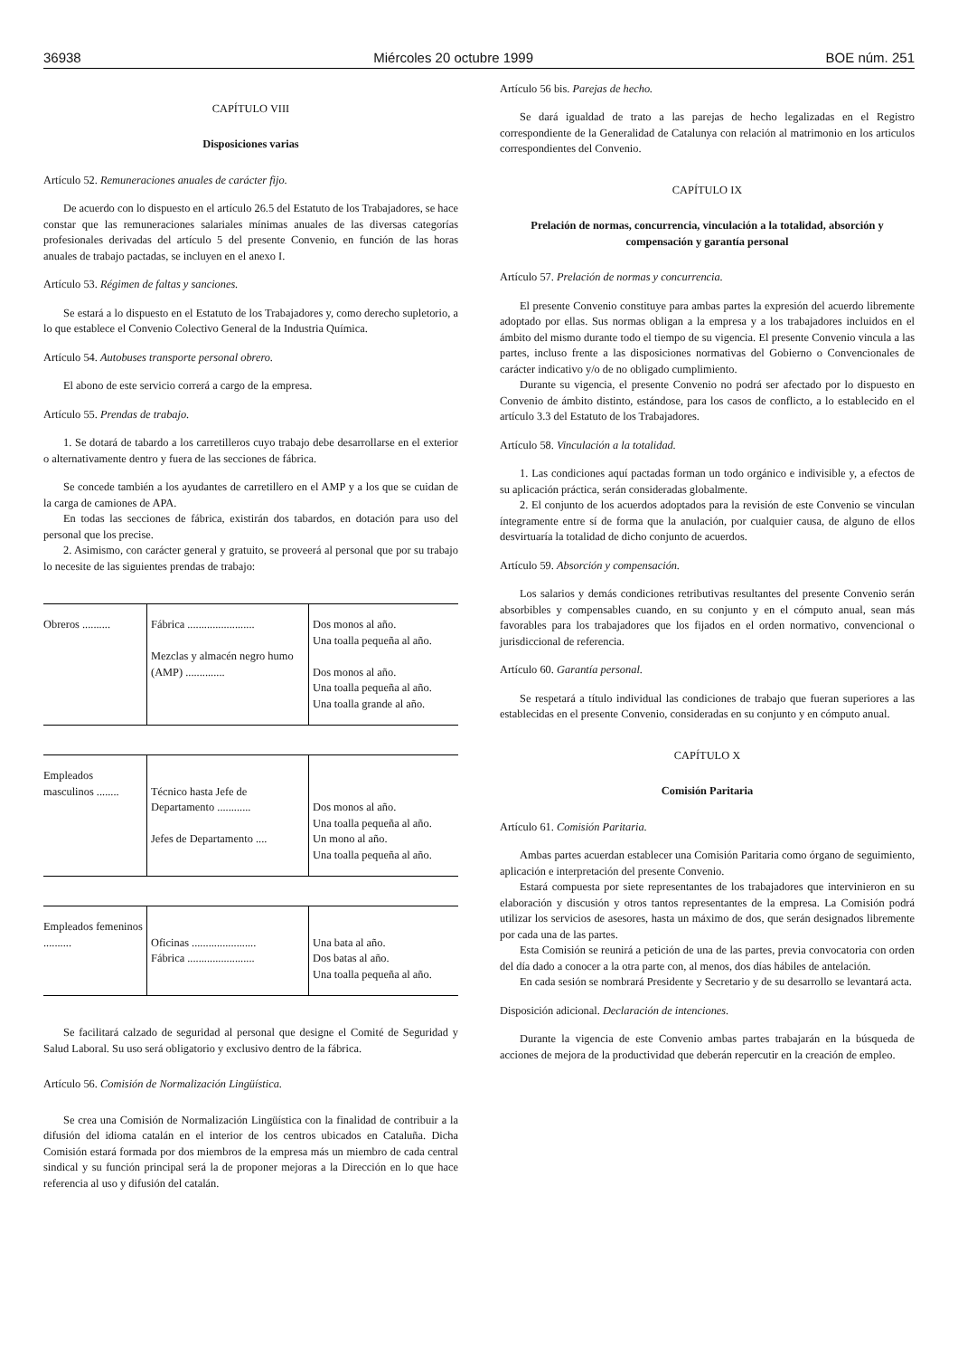36938 Miércoles 20 octubre 1999 BOE núm. 251
CAPÍTULO VIII
Disposiciones varias
Artículo 52. Remuneraciones anuales de carácter fijo.
De acuerdo con lo dispuesto en el artículo 26.5 del Estatuto de los Trabajadores, se hace constar que las remuneraciones salariales mínimas anuales de las diversas categorías profesionales derivadas del artículo 5 del presente Convenio, en función de las horas anuales de trabajo pactadas, se incluyen en el anexo I.
Artículo 53. Régimen de faltas y sanciones.
Se estará a lo dispuesto en el Estatuto de los Trabajadores y, como derecho supletorio, a lo que establece el Convenio Colectivo General de la Industria Química.
Artículo 54. Autobuses transporte personal obrero.
El abono de este servicio correrá a cargo de la empresa.
Artículo 55. Prendas de trabajo.
1. Se dotará de tabardo a los carretilleros cuyo trabajo debe desarrollarse en el exterior o alternativamente dentro y fuera de las secciones de fábrica.
Se concede también a los ayudantes de carretillero en el AMP y a los que se cuidan de la carga de camiones de APA.
En todas las secciones de fábrica, existirán dos tabardos, en dotación para uso del personal que los precise.
2. Asimismo, con carácter general y gratuito, se proveerá al personal que por su trabajo lo necesite de las siguientes prendas de trabajo:
| Obreros .......... | Fábrica ........................ Mezclas y almacén negro humo (AMP) .............. | Dos monos al año. Una toalla pequeña al año. Dos monos al año. Una toalla pequeña al año. Una toalla grande al año. |
| Empleados masculinos ........ | Técnico hasta Jefe de Departamento ............ Jefes de Departamento .... | Dos monos al año. Una toalla pequeña al año. Un mono al año. Una toalla pequeña al año. |
| Empleados femeninos .......... | Oficinas ....................... Fábrica ........................ | Una bata al año. Dos batas al año. Una toalla pequeña al año. |
Se facilitará calzado de seguridad al personal que designe el Comité de Seguridad y Salud Laboral. Su uso será obligatorio y exclusivo dentro de la fábrica.
Artículo 56. Comisión de Normalización Lingüística.
Se crea una Comisión de Normalización Lingüística con la finalidad de contribuir a la difusión del idioma catalán en el interior de los centros ubicados en Cataluña. Dicha Comisión estará formada por dos miembros de la empresa más un miembro de cada central sindical y su función principal será la de proponer mejoras a la Dirección en lo que hace referencia al uso y difusión del catalán.
Artículo 56 bis. Parejas de hecho.
Se dará igualdad de trato a las parejas de hecho legalizadas en el Registro correspondiente de la Generalidad de Catalunya con relación al matrimonio en los articulos correspondientes del Convenio.
CAPÍTULO IX
Prelación de normas, concurrencia, vinculación a la totalidad, absorción y compensación y garantía personal
Artículo 57. Prelación de normas y concurrencia.
El presente Convenio constituye para ambas partes la expresión del acuerdo libremente adoptado por ellas. Sus normas obligan a la empresa y a los trabajadores incluidos en el ámbito del mismo durante todo el tiempo de su vigencia. El presente Convenio vincula a las partes, incluso frente a las disposiciones normativas del Gobierno o Convencionales de carácter indicativo y/o de no obligado cumplimiento.
Durante su vigencia, el presente Convenio no podrá ser afectado por lo dispuesto en Convenio de ámbito distinto, estándose, para los casos de conflicto, a lo establecido en el artículo 3.3 del Estatuto de los Trabajadores.
Artículo 58. Vinculación a la totalidad.
1. Las condiciones aquí pactadas forman un todo orgánico e indivisible y, a efectos de su aplicación práctica, serán consideradas globalmente.
2. El conjunto de los acuerdos adoptados para la revisión de este Convenio se vinculan íntegramente entre sí de forma que la anulación, por cualquier causa, de alguno de ellos desvirtuaría la totalidad de dicho conjunto de acuerdos.
Artículo 59. Absorción y compensación.
Los salarios y demás condiciones retributivas resultantes del presente Convenio serán absorbibles y compensables cuando, en su conjunto y en el cómputo anual, sean más favorables para los trabajadores que los fijados en el orden normativo, convencional o jurisdiccional de referencia.
Artículo 60. Garantía personal.
Se respetará a título individual las condiciones de trabajo que fueran superiores a las establecidas en el presente Convenio, consideradas en su conjunto y en cómputo anual.
CAPÍTULO X
Comisión Paritaria
Artículo 61. Comisión Paritaria.
Ambas partes acuerdan establecer una Comisión Paritaria como órgano de seguimiento, aplicación e interpretación del presente Convenio.
Estará compuesta por siete representantes de los trabajadores que intervinieron en su elaboración y discusión y otros tantos representantes de la empresa. La Comisión podrá utilizar los servicios de asesores, hasta un máximo de dos, que serán designados libremente por cada una de las partes.
Esta Comisión se reunirá a petición de una de las partes, previa convocatoria con orden del día dado a conocer a la otra parte con, al menos, dos días hábiles de antelación.
En cada sesión se nombrará Presidente y Secretario y de su desarrollo se levantará acta.
Disposición adicional. Declaración de intenciones.
Durante la vigencia de este Convenio ambas partes trabajarán en la búsqueda de acciones de mejora de la productividad que deberán repercutir en la creación de empleo.